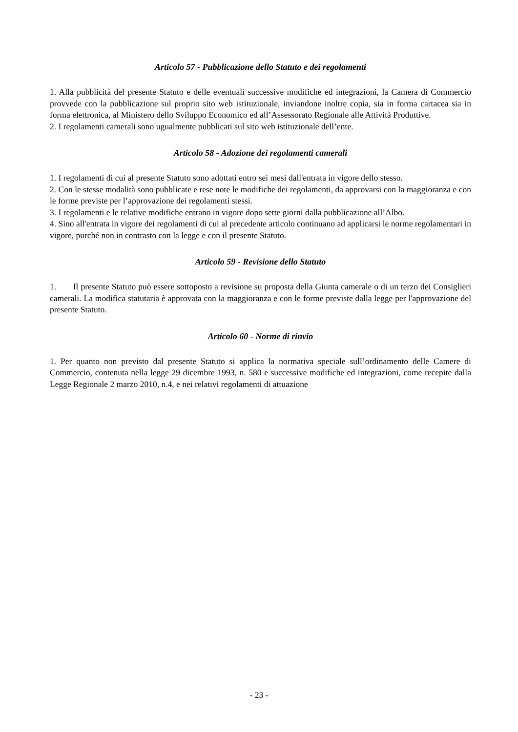Articolo 57 - Pubblicazione dello Statuto e dei regolamenti
1. Alla pubblicità del presente Statuto e delle eventuali successive modifiche ed integrazioni, la Camera di Commercio provvede con la pubblicazione sul proprio sito web istituzionale, inviandone inoltre copia, sia in forma cartacea sia in forma elettronica, al Ministero dello Sviluppo Economico ed all’Assessorato Regionale alle Attività Produttive.
2. I regolamenti camerali sono ugualmente pubblicati sul sito web istituzionale dell’ente.
Articolo 58 - Adozione dei regolamenti camerali
1. I regolamenti di cui al presente Statuto sono adottati entro sei mesi dall'entrata in vigore dello stesso.
2. Con le stesse modalità sono pubblicate e rese note le modifiche dei regolamenti, da approvarsi con la maggioranza e con le forme previste per l’approvazione dei regolamenti stessi.
3. I regolamenti e le relative modifiche entrano in vigore dopo sette giorni dalla pubblicazione all’Albo.
4. Sino all'entrata in vigore dei regolamenti di cui al precedente articolo continuano ad applicarsi le norme regolamentari in vigore, purché non in contrasto con la legge e con il presente Statuto.
Articolo 59 - Revisione dello Statuto
1. Il presente Statuto può essere sottoposto a revisione su proposta della Giunta camerale o di un terzo dei Consiglieri camerali. La modifica statutaria è approvata con la maggioranza e con le forme previste dalla legge per l'approvazione del presente Statuto.
Articolo 60 - Norme di rinvio
1. Per quanto non previsto dal presente Statuto si applica la normativa speciale sull’ordinamento delle Camere di Commercio, contenuta nella legge 29 dicembre 1993, n. 580 e successive modifiche ed integrazioni, come recepite dalla Legge Regionale 2 marzo 2010, n.4, e nei relativi regolamenti di attuazione
- 23 -